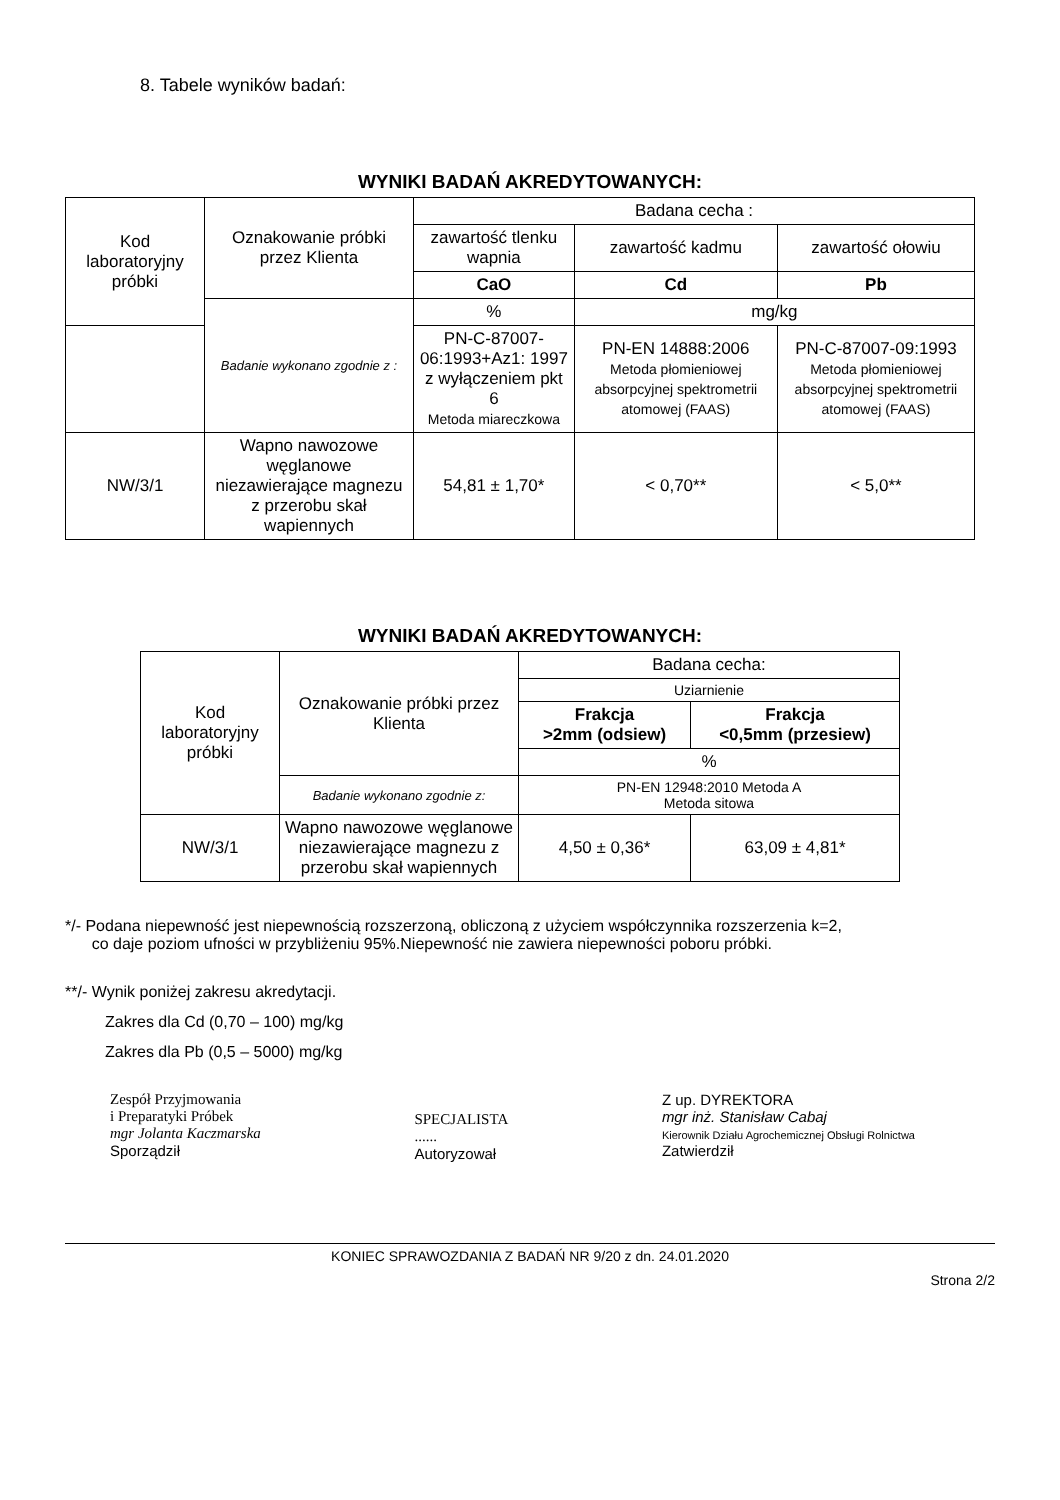8. Tabele wyników badań:
WYNIKI BADAŃ AKREDYTOWANYCH:
| Kod laboratoryjny próbki | Oznakowanie próbki przez Klienta | Badana cecha : | | |
| --- | --- | --- | --- | --- |
| | | zawartość tlenku wapnia | zawartość kadmu | zawartość ołowiu |
| | | CaO | Cd | Pb |
| | Badanie wykonano zgodnie z : | % | mg/kg | |
| | | PN-C-87007-06:1993+Az1: 1997 z wyłączeniem pkt 6 Metoda miareczkowa | PN-EN 14888:2006 Metoda płomieniowej absorpcyjnej spektrometrii atomowej (FAAS) | PN-C-87007-09:1993 Metoda płomieniowej absorpcyjnej spektrometrii atomowej (FAAS) |
| NW/3/1 | Wapno nawozowe węglanowe niezawierające magnezu z przerobu skał wapiennych | 54,81 ± 1,70* | < 0,70** | < 5,0** |
WYNIKI BADAŃ AKREDYTOWANYCH:
| Kod laboratoryjny próbki | Oznakowanie próbki przez Klienta | Badana cecha: | |
| --- | --- | --- | --- |
| | | Uziarnienie | |
| | | Frakcja >2mm (odsiew) | Frakcja <0,5mm (przesiew) |
| | | % | |
| | Badanie wykonano zgodnie z: | PN-EN 12948:2010 Metoda A Metoda sitowa | |
| NW/3/1 | Wapno nawozowe węglanowe niezawierające magnezu z przerobu skał wapiennych | 4,50 ± 0,36* | 63,09 ± 4,81* |
*/- Podana niepewność jest niepewnością rozszerzoną, obliczoną z użyciem współczynnika rozszerzenia k=2,
co daje poziom ufności w przybliżeniu 95%.Niepewność nie zawiera niepewności poboru próbki.
**/- Wynik poniżej zakresu akredytacji.
Zakres dla Cd (0,70 – 100) mg/kg
Zakres dla Pb (0,5 – 5000) mg/kg
Zespół Przyjmowania
i Preparatyki Próbek
mgr Jolanta Kaczmarska
Sporządził
SPECJALISTA
......
Autoryzował
Z up. DYREKTORA
mgr inż. Stanisław Cabaj
Kierownik Działu Agrochemicznej Obsługi Rolnictwa
Zatwierdził
KONIEC SPRAWOZDANIA Z BADAŃ NR 9/20 z dn. 24.01.2020
Strona 2/2